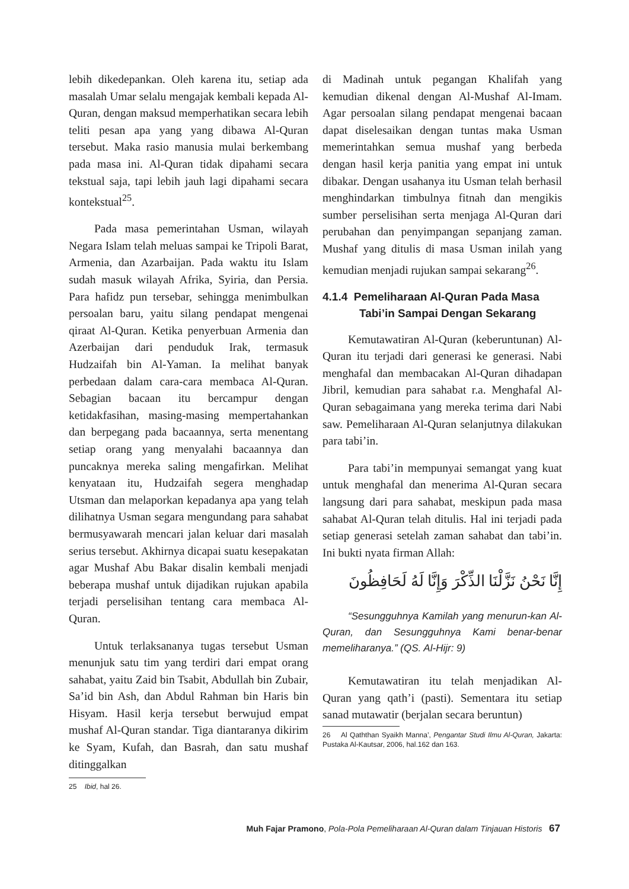lebih dikedepankan. Oleh karena itu, setiap ada masalah Umar selalu mengajak kembali kepada Al-Quran, dengan maksud memperhatikan secara lebih teliti pesan apa yang yang dibawa Al-Quran tersebut. Maka rasio manusia mulai berkembang pada masa ini. Al-Quran tidak dipahami secara tekstual saja, tapi lebih jauh lagi dipahami secara kontekstual<sup>25</sup>.
Pada masa pemerintahan Usman, wilayah Negara Islam telah meluas sampai ke Tripoli Barat, Armenia, dan Azarbaijan. Pada waktu itu Islam sudah masuk wilayah Afrika, Syiria, dan Persia. Para hafidz pun tersebar, sehingga menimbulkan persoalan baru, yaitu silang pendapat mengenai qiraat Al-Quran. Ketika penyerbuan Armenia dan Azerbaijan dari penduduk Irak, termasuk Hudzaifah bin Al-Yaman. Ia melihat banyak perbedaan dalam cara-cara membaca Al-Quran. Sebagian bacaan itu bercampur dengan ketidakfasihan, masing-masing mempertahankan dan berpegang pada bacaannya, serta menentang setiap orang yang menyalahi bacaannya dan puncaknya mereka saling mengafirkan. Melihat kenyataan itu, Hudzaifah segera menghadap Utsman dan melaporkan kepadanya apa yang telah dilihatnya Usman segara mengundang para sahabat bermusyawarah mencari jalan keluar dari masalah serius tersebut. Akhirnya dicapai suatu kesepakatan agar Mushaf Abu Bakar disalin kembali menjadi beberapa mushaf untuk dijadikan rujukan apabila terjadi perselisihan tentang cara membaca Al-Quran.
Untuk terlaksananya tugas tersebut Usman menunjuk satu tim yang terdiri dari empat orang sahabat, yaitu Zaid bin Tsabit, Abdullah bin Zubair, Sa’id bin Ash, dan Abdul Rahman bin Haris bin Hisyam. Hasil kerja tersebut berwujud empat mushaf Al-Quran standar. Tiga diantaranya dikirim ke Syam, Kufah, dan Basrah, dan satu mushaf ditinggalkan
25 Ibid, hal 26.
di Madinah untuk pegangan Khalifah yang kemudian dikenal dengan Al-Mushaf Al-Imam. Agar persoalan silang pendapat mengenai bacaan dapat diselesaikan dengan tuntas maka Usman memerintahkan semua mushaf yang berbeda dengan hasil kerja panitia yang empat ini untuk dibakar. Dengan usahanya itu Usman telah berhasil menghindarkan timbulnya fitnah dan mengikis sumber perselisihan serta menjaga Al-Quran dari perubahan dan penyimpangan sepanjang zaman. Mushaf yang ditulis di masa Usman inilah yang kemudian menjadi rujukan sampai sekarang<sup>26</sup>.
4.1.4 Pemeliharaan Al-Quran Pada Masa
Tabi’in Sampai Dengan Sekarang
Kemutawatiran Al-Quran (keberuntunan) Al-Quran itu terjadi dari generasi ke generasi. Nabi menghafal dan membacakan Al-Quran dihadapan Jibril, kemudian para sahabat r.a. Menghafal Al-Quran sebagaimana yang mereka terima dari Nabi saw. Pemeliharaan Al-Quran selanjutnya dilakukan para tabi’in.
Para tabi’in mempunyai semangat yang kuat untuk menghafal dan menerima Al-Quran secara langsung dari para sahabat, meskipun pada masa sahabat Al-Quran telah ditulis. Hal ini terjadi pada setiap generasi setelah zaman sahabat dan tabi’in. Ini bukti nyata firman Allah:
إِنَّا نَحْنُ نَزَّلْنَا الذِّكْرَ وَإِنَّا لَهُ لَحَافِظُونَ
“Sesungguhnya Kamilah yang menurun-kan Al-Quran, dan Sesungguhnya Kami benar-benar memeliharanya.” (QS. Al-Hijr: 9)
Kemutawatiran itu telah menjadikan Al-Quran yang qath’i (pasti). Sementara itu setiap sanad mutawatir (berjalan secara beruntun)
26 Al Qaththan Syaikh Manna’, Pengantar Studi Ilmu Al-Quran, Jakarta: Pustaka Al-Kautsar, 2006, hal.162 dan 163.
Muh Fajar Pramono, Pola-Pola Pemeliharaan Al-Quran dalam Tinjauan Historis 67